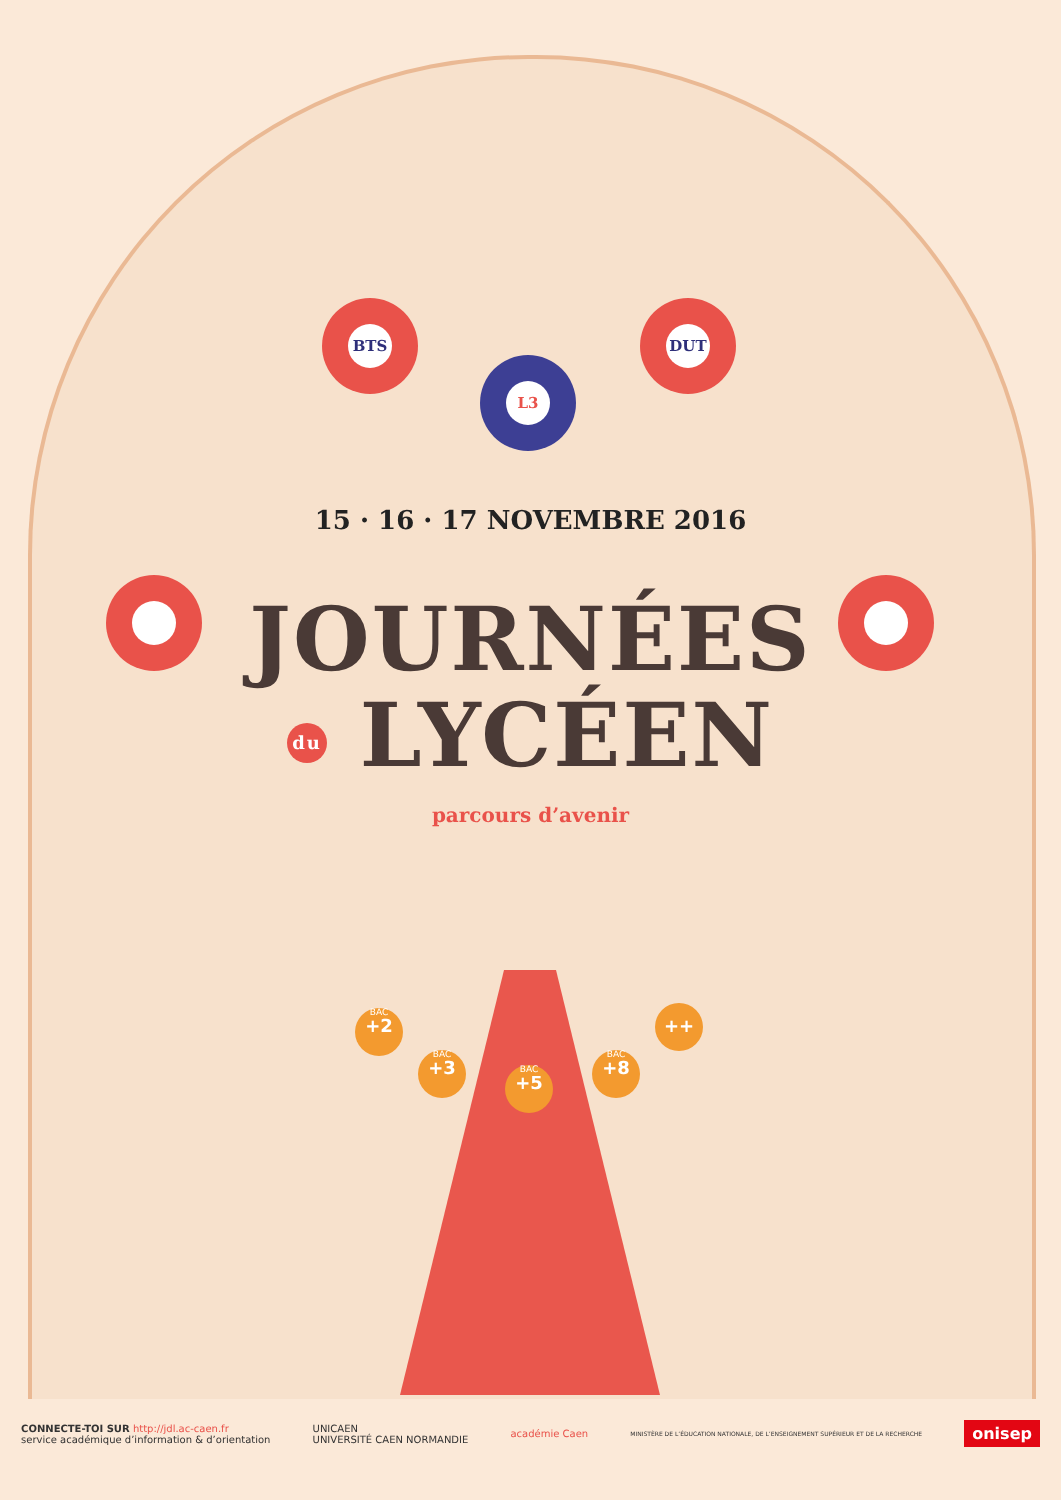BTS DUT
L3
BAC
+2
BAC
+3
BAC
+5
BAC
+8
++
15 · 16 · 17 NOVEMBRE 2016
JOURNÉES
du LYCÉEN
parcours d’avenir
CONNECTE-TOI SUR http://jdl.ac-caen.fr
service académique d’information & d’orientation
UNICAEN
UNIVERSITÉ CAEN NORMANDIE
académie Caen
MINISTÈRE DE L’ÉDUCATION NATIONALE, DE L’ENSEIGNEMENT SUPÉRIEUR ET DE LA RECHERCHE
onisep